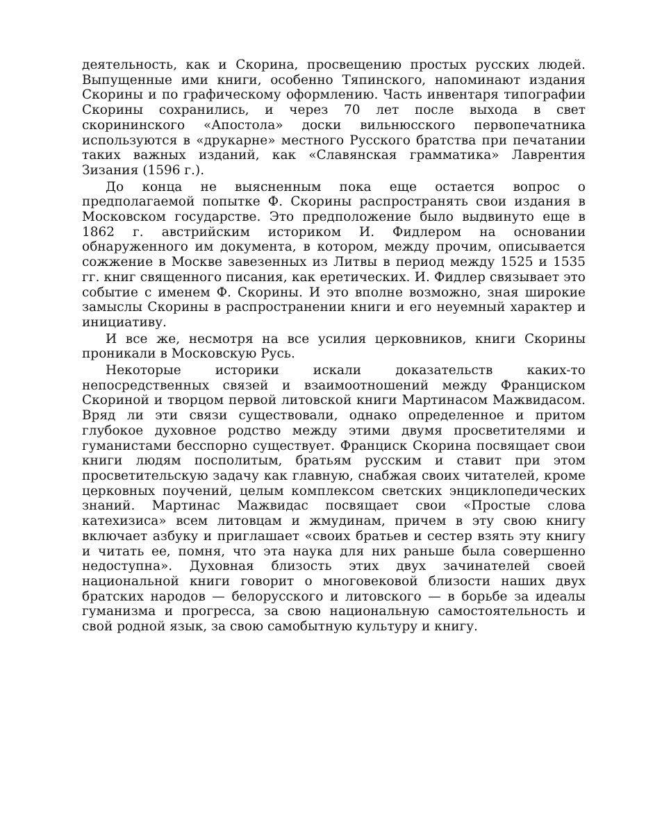деятельность, как и Скорина, просвещению простых русских людей. Выпущенные ими книги, особенно Тяпинского, напоминают издания Скорины и по графическому оформлению. Часть инвентаря типографии Скорины сохранились, и через 70 лет после выхода в свет скорининского «Апостола» доски вильнюсского первопечатника используются в «друкарне» местного Русского братства при печатании таких важных изданий, как «Славянская грамматика» Лаврентия Зизания (1596 г.).
До конца не выясненным пока еще остается вопрос о предполагаемой попытке Ф. Скорины распространять свои издания в Московском государстве. Это предположение было выдвинуто еще в 1862 г. австрийским историком И. Фидлером на основании обнаруженного им документа, в котором, между прочим, описывается сожжение в Москве завезенных из Литвы в период между 1525 и 1535 гг. книг священного писания, как еретических. И. Фидлер связывает это событие с именем Ф. Скорины. И это вполне возможно, зная широкие замыслы Скорины в распространении книги и его неуемный характер и инициативу.
И все же, несмотря на все усилия церковников, книги Скорины проникали в Московскую Русь.
Некоторые историки искали доказательств каких-то непосредственных связей и взаимоотношений между Франциском Скориной и творцом первой литовской книги Мартинасом Мажвидасом. Вряд ли эти связи существовали, однако определенное и притом глубокое духовное родство между этими двумя просветителями и гуманистами бесспорно существует. Франциск Скорина посвящает свои книги людям посполитым, братьям русским и ставит при этом просветительскую задачу как главную, снабжая своих читателей, кроме церковных поучений, целым комплексом светских энциклопедических знаний. Мартинас Мажвидас посвящает свои «Простые слова катехизиса» всем литовцам и жмудинам, причем в эту свою книгу включает азбуку и приглашает «своих братьев и сестер взять эту книгу и читать ее, помня, что эта наука для них раньше была совершенно недоступна». Духовная близость этих двух зачинателей своей национальной книги говорит о многовековой близости наших двух братских народов — белорусского и литовского — в борьбе за идеалы гуманизма и прогресса, за свою национальную самостоятельность и свой родной язык, за свою самобытную культуру и книгу.